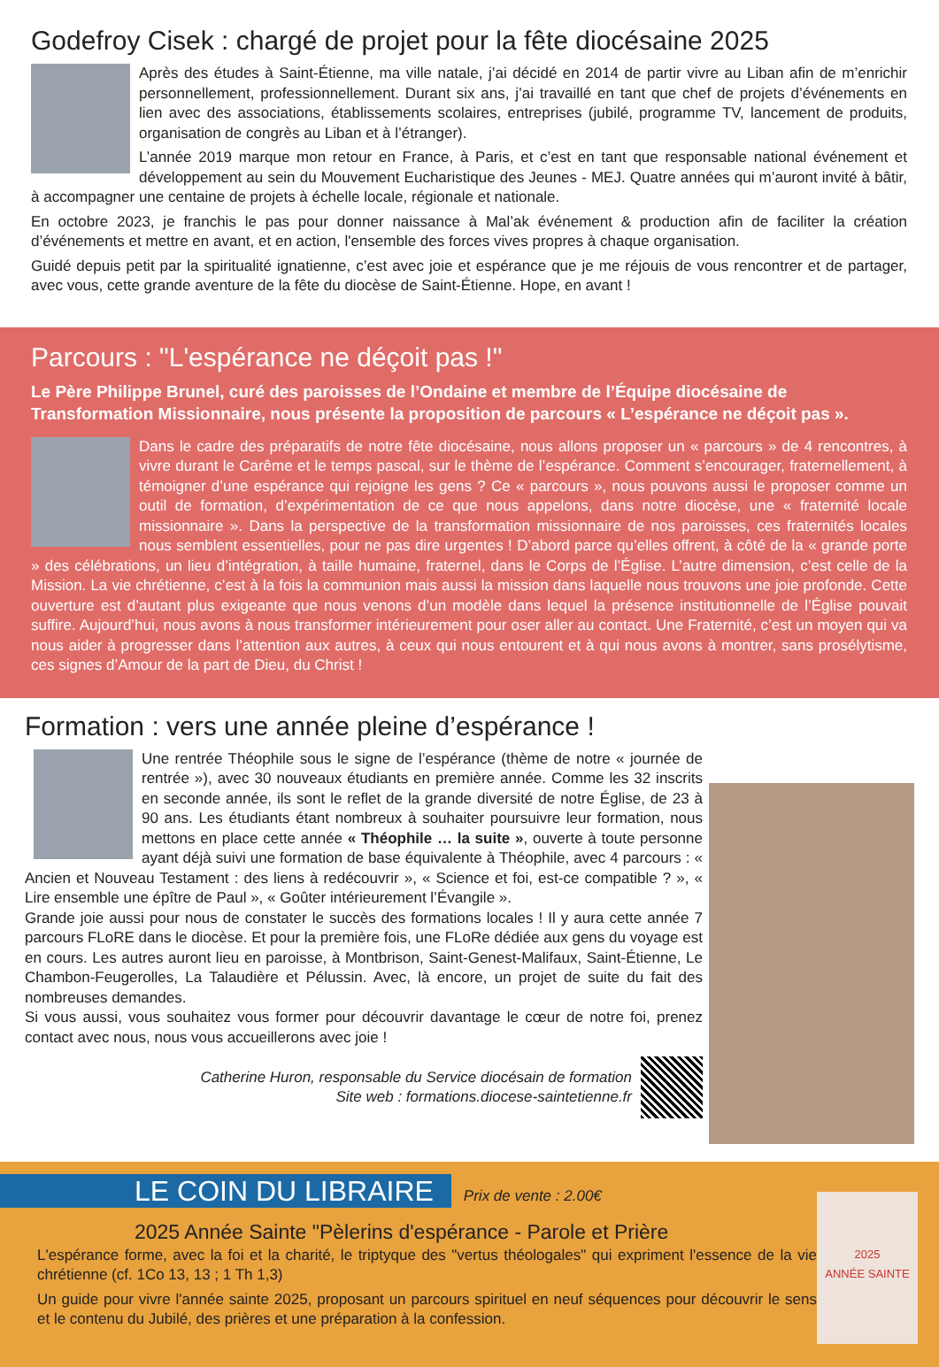Godefroy Cisek : chargé de projet pour la fête diocésaine 2025
Après des études à Saint-Étienne, ma ville natale, j’ai décidé en 2014 de partir vivre au Liban afin de m’enrichir personnellement, professionnellement. Durant six ans, j’ai travaillé en tant que chef de projets d’événements en lien avec des associations, établissements scolaires, entreprises (jubilé, programme TV, lancement de produits, organisation de congrès au Liban et à l’étranger).
L’année 2019 marque mon retour en France, à Paris, et c’est en tant que responsable national événement et développement au sein du Mouvement Eucharistique des Jeunes - MEJ. Quatre années qui m’auront invité à bâtir, à accompagner une centaine de projets à échelle locale, régionale et nationale.
En octobre 2023, je franchis le pas pour donner naissance à Mal’ak événement & production afin de faciliter la création d’événements et mettre en avant, et en action, l'ensemble des forces vives propres à chaque organisation.
Guidé depuis petit par la spiritualité ignatienne, c’est avec joie et espérance que je me réjouis de vous rencontrer et de partager, avec vous, cette grande aventure de la fête du diocèse de Saint-Étienne. Hope, en avant !
Parcours : "L'espérance ne déçoit pas !"
Le Père Philippe Brunel, curé des paroisses de l’Ondaine et membre de l’Équipe diocésaine de Transformation Missionnaire, nous présente la proposition de parcours « L’espérance ne déçoit pas ».
Dans le cadre des préparatifs de notre fête diocésaine, nous allons proposer un « parcours » de 4 rencontres, à vivre durant le Carême et le temps pascal, sur le thème de l’espérance. Comment s’encourager, fraternellement, à témoigner d’une espérance qui rejoigne les gens ? Ce « parcours », nous pouvons aussi le proposer comme un outil de formation, d’expérimentation de ce que nous appelons, dans notre diocèse, une « fraternité locale missionnaire ». Dans la perspective de la transformation missionnaire de nos paroisses, ces fraternités locales nous semblent essentielles, pour ne pas dire urgentes ! D’abord parce qu’elles offrent, à côté de la « grande porte » des célébrations, un lieu d’intégration, à taille humaine, fraternel, dans le Corps de l’Église. L’autre dimension, c’est celle de la Mission. La vie chrétienne, c’est à la fois la communion mais aussi la mission dans laquelle nous trouvons une joie profonde. Cette ouverture est d’autant plus exigeante que nous venons d’un modèle dans lequel la présence institutionnelle de l’Église pouvait suffire. Aujourd’hui, nous avons à nous transformer intérieurement pour oser aller au contact. Une Fraternité, c’est un moyen qui va nous aider à progresser dans l’attention aux autres, à ceux qui nous entourent et à qui nous avons à montrer, sans prosélytisme, ces signes d’Amour de la part de Dieu, du Christ !
Formation : vers une année pleine d’espérance !
Une rentrée Théophile sous le signe de l’espérance (thème de notre « journée de rentrée »), avec 30 nouveaux étudiants en première année. Comme les 32 inscrits en seconde année, ils sont le reflet de la grande diversité de notre Église, de 23 à 90 ans. Les étudiants étant nombreux à souhaiter poursuivre leur formation, nous mettons en place cette année « Théophile … la suite », ouverte à toute personne ayant déjà suivi une formation de base équivalente à Théophile, avec 4 parcours : « Ancien et Nouveau Testament : des liens à redécouvrir », « Science et foi, est-ce compatible ? », « Lire ensemble une épître de Paul », « Goûter intérieurement l’Évangile ».
Grande joie aussi pour nous de constater le succès des formations locales ! Il y aura cette année 7 parcours FLoRE dans le diocèse. Et pour la première fois, une FLoRe dédiée aux gens du voyage est en cours. Les autres auront lieu en paroisse, à Montbrison, Saint-Genest-Malifaux, Saint-Étienne, Le Chambon-Feugerolles, La Talaudière et Pélussin. Avec, là encore, un projet de suite du fait des nombreuses demandes.
Si vous aussi, vous souhaitez vous former pour découvrir davantage le cœur de notre foi, prenez contact avec nous, nous vous accueillerons avec joie !
Catherine Huron, responsable du Service diocésain de formation
Site web : formations.diocese-saintetienne.fr
2025
ANNÉE SAINTE
LE COIN DU LIBRAIRE Prix de vente : 2.00€
2025 Année Sainte "Pèlerins d'espérance - Parole et Prière
L'espérance forme, avec la foi et la charité, le triptyque des "vertus théologales" qui expriment l'essence de la vie chrétienne (cf. 1Co 13, 13 ; 1 Th 1,3)
Un guide pour vivre l'année sainte 2025, proposant un parcours spirituel en neuf séquences pour découvrir le sens et le contenu du Jubilé, des prières et une préparation à la confession.